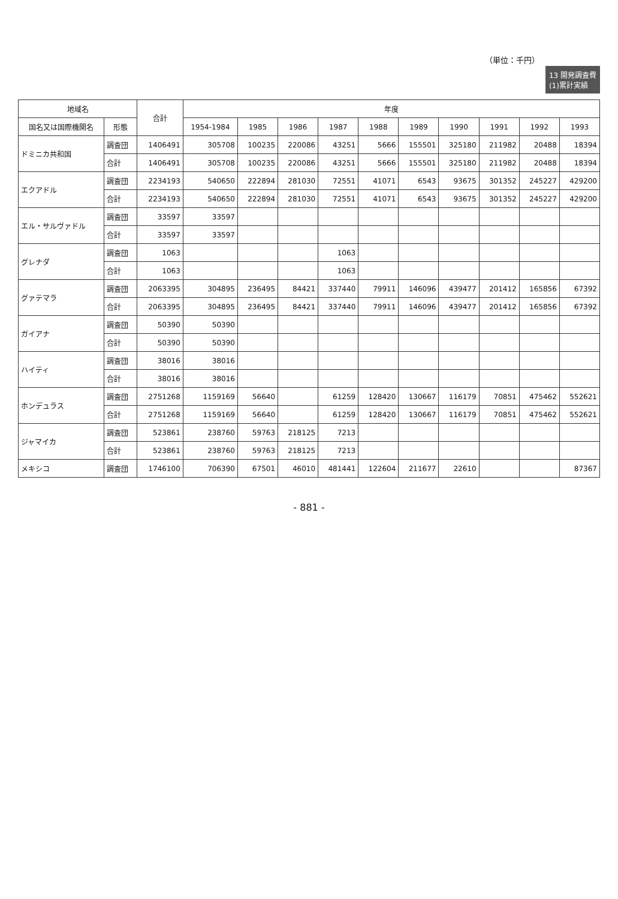13 開発調査費
(1)累計実績
（単位：千円）
| 地域名 | | 合計 | 年度 | | | | | | | | | |
| --- | --- | --- | --- | --- | --- | --- | --- | --- | --- | --- | --- | --- |
| 国名又は国際機関名 | 形態 | | 1954-1984 | 1985 | 1986 | 1987 | 1988 | 1989 | 1990 | 1991 | 1992 | 1993 |
| ドミニカ共和国 | 調査団 | 1406491 | 305708 | 100235 | 220086 | 43251 | 5666 | 155501 | 325180 | 211982 | 20488 | 18394 |
| | 合計 | 1406491 | 305708 | 100235 | 220086 | 43251 | 5666 | 155501 | 325180 | 211982 | 20488 | 18394 |
| エクアドル | 調査団 | 2234193 | 540650 | 222894 | 281030 | 72551 | 41071 | 6543 | 93675 | 301352 | 245227 | 429200 |
| | 合計 | 2234193 | 540650 | 222894 | 281030 | 72551 | 41071 | 6543 | 93675 | 301352 | 245227 | 429200 |
| エル・サルヴァドル | 調査団 | 33597 | 33597 | | | | | | | | | |
| | 合計 | 33597 | 33597 | | | | | | | | | |
| グレナダ | 調査団 | 1063 | | | | 1063 | | | | | | |
| | 合計 | 1063 | | | | 1063 | | | | | | |
| グァテマラ | 調査団 | 2063395 | 304895 | 236495 | 84421 | 337440 | 79911 | 146096 | 439477 | 201412 | 165856 | 67392 |
| | 合計 | 2063395 | 304895 | 236495 | 84421 | 337440 | 79911 | 146096 | 439477 | 201412 | 165856 | 67392 |
| ガイアナ | 調査団 | 50390 | 50390 | | | | | | | | | |
| | 合計 | 50390 | 50390 | | | | | | | | | |
| ハイティ | 調査団 | 38016 | 38016 | | | | | | | | | |
| | 合計 | 38016 | 38016 | | | | | | | | | |
| ホンデュラス | 調査団 | 2751268 | 1159169 | 56640 | | 61259 | 128420 | 130667 | 116179 | 70851 | 475462 | 552621 |
| | 合計 | 2751268 | 1159169 | 56640 | | 61259 | 128420 | 130667 | 116179 | 70851 | 475462 | 552621 |
| ジャマイカ | 調査団 | 523861 | 238760 | 59763 | 218125 | 7213 | | | | | | |
| | 合計 | 523861 | 238760 | 59763 | 218125 | 7213 | | | | | | |
| メキシコ | 調査団 | 1746100 | 706390 | 67501 | 46010 | 481441 | 122604 | 211677 | 22610 | | | 87367 |
- 881 -